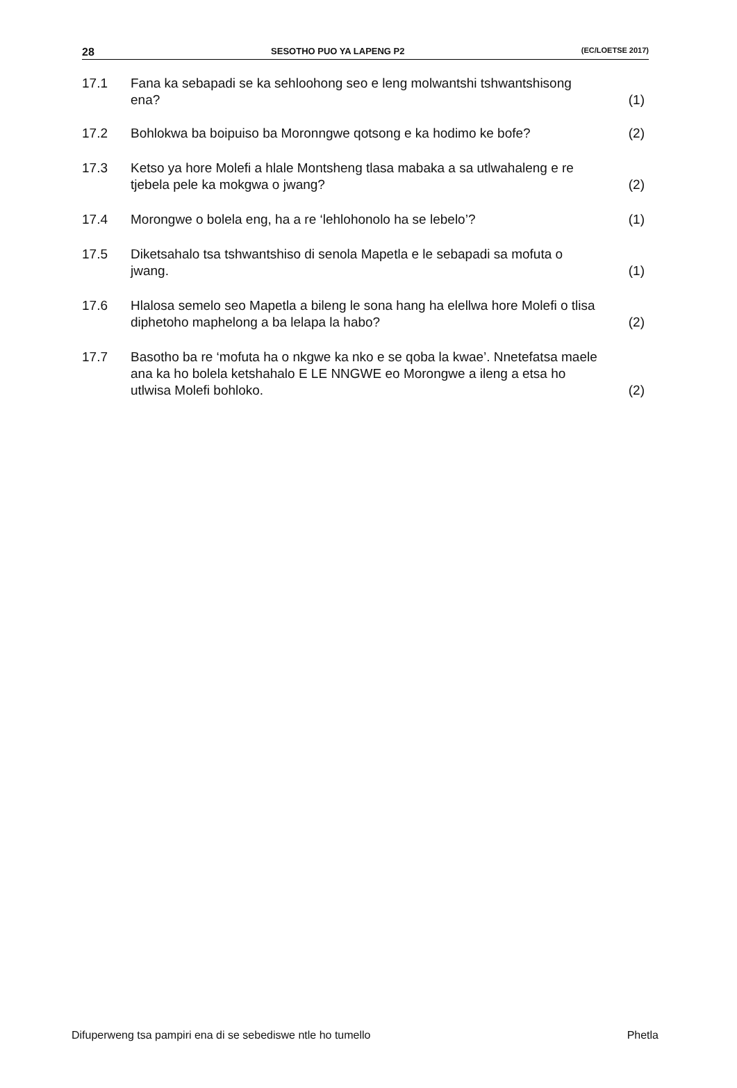28 SESOTHO PUO YA LAPENG P2 (EC/LOETSE 2017)
17.1 Fana ka sebapadi se ka sehloohong seo e leng molwantshi tshwantshisong ena?
(1)
17.2 Bohlokwa ba boipuiso ba Moronngwe qotsong e ka hodimo ke bofe?
(2)
17.3 Ketso ya hore Molefi a hlale Montsheng tlasa mabaka a sa utlwahaleng e re tjebela pele ka mokgwa o jwang?
(2)
17.4 Morongwe o bolela eng, ha a re ‘lehlohonolo ha se lebelo’? (1)
17.5 Diketsahalo tsa tshwantshiso di senola Mapetla e le sebapadi sa mofuta o jwang.
(1)
17.6 Hlalosa semelo seo Mapetla a bileng le sona hang ha elellwa hore Molefi o tlisa diphetoho maphelong a ba lelapa la habo?
(2)
17.7 Basotho ba re ‘mofuta ha o nkgwe ka nko e se qoba la kwae’. Nnetefatsa maele ana ka ho bolela ketshahalo E LE NNGWE eo Morongwe a ileng a etsa ho utlwisa Molefi bohloko.
(2)
Difuperweng tsa pampiri ena di se sebediswe ntle ho tumello Phetla